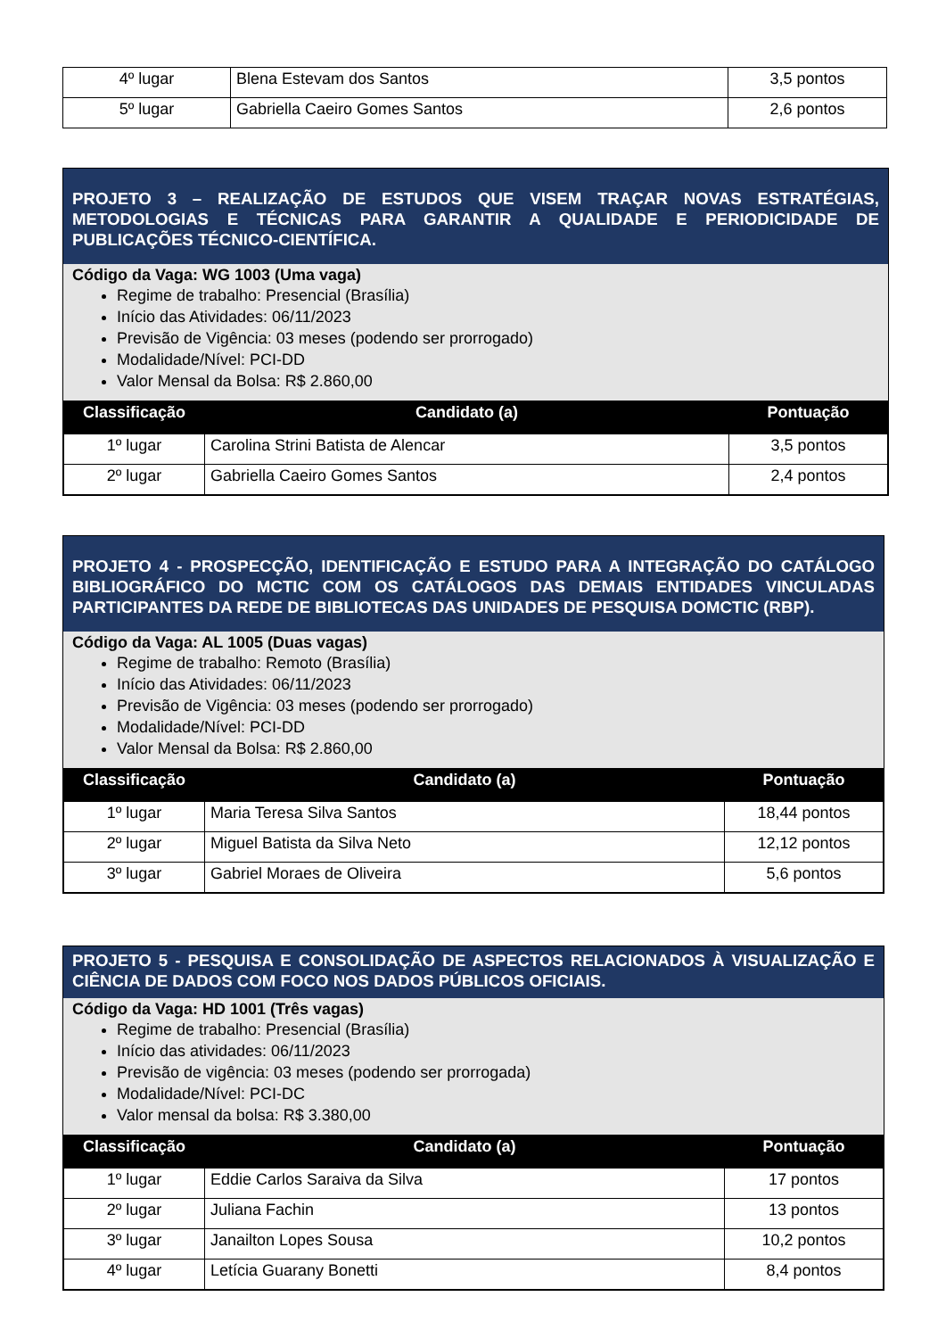| 4º lugar | Blena Estevam dos Santos | 3,5 pontos |
| 5º lugar | Gabriella Caeiro Gomes Santos | 2,6 pontos |
PROJETO 3 – REALIZAÇÃO DE ESTUDOS QUE VISEM TRAÇAR NOVAS ESTRATÉGIAS, METODOLOGIAS E TÉCNICAS PARA GARANTIR A QUALIDADE E PERIODICIDADE DE PUBLICAÇÕES TÉCNICO-CIENTÍFICA.
Código da Vaga: WG 1003 (Uma vaga)
Regime de trabalho: Presencial (Brasília)
Início das Atividades: 06/11/2023
Previsão de Vigência: 03 meses (podendo ser prorrogado)
Modalidade/Nível: PCI-DD
Valor Mensal da Bolsa: R$ 2.860,00
| Classificação | Candidato (a) | Pontuação |
| --- | --- | --- |
| 1º lugar | Carolina Strini Batista de Alencar | 3,5 pontos |
| 2º lugar | Gabriella Caeiro Gomes Santos | 2,4 pontos |
PROJETO 4 - PROSPECÇÃO, IDENTIFICAÇÃO E ESTUDO PARA A INTEGRAÇÃO DO CATÁLOGO BIBLIOGRÁFICO DO MCTIC COM OS CATÁLOGOS DAS DEMAIS ENTIDADES VINCULADAS PARTICIPANTES DA REDE DE BIBLIOTECAS DAS UNIDADES DE PESQUISA DOMCTIC (RBP).
Código da Vaga: AL 1005 (Duas vagas)
Regime de trabalho: Remoto (Brasília)
Início das Atividades: 06/11/2023
Previsão de Vigência: 03 meses (podendo ser prorrogado)
Modalidade/Nível: PCI-DD
Valor Mensal da Bolsa: R$ 2.860,00
| Classificação | Candidato (a) | Pontuação |
| --- | --- | --- |
| 1º lugar | Maria Teresa Silva Santos | 18,44 pontos |
| 2º lugar | Miguel Batista da Silva Neto | 12,12 pontos |
| 3º lugar | Gabriel Moraes de Oliveira | 5,6 pontos |
PROJETO 5 - PESQUISA E CONSOLIDAÇÃO DE ASPECTOS RELACIONADOS À VISUALIZAÇÃO E CIÊNCIA DE DADOS COM FOCO NOS DADOS PÚBLICOS OFICIAIS.
Código da Vaga: HD 1001 (Três vagas)
Regime de trabalho: Presencial (Brasília)
Início das atividades: 06/11/2023
Previsão de vigência: 03 meses (podendo ser prorrogada)
Modalidade/Nível: PCI-DC
Valor mensal da bolsa: R$ 3.380,00
| Classificação | Candidato (a) | Pontuação |
| --- | --- | --- |
| 1º lugar | Eddie Carlos Saraiva da Silva | 17 pontos |
| 2º lugar | Juliana Fachin | 13 pontos |
| 3º lugar | Janailton Lopes Sousa | 10,2 pontos |
| 4º lugar | Letícia Guarany Bonetti | 8,4 pontos |